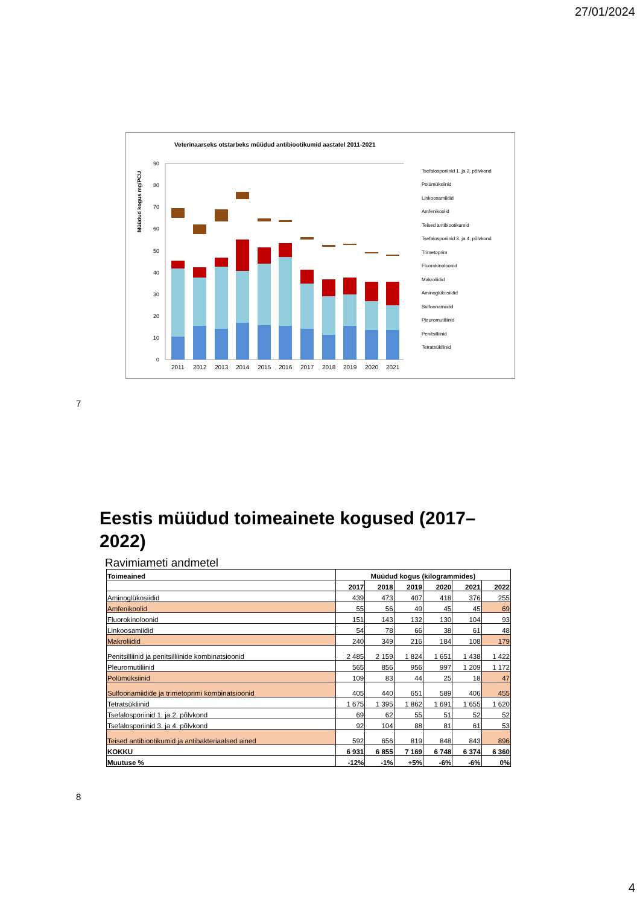27/01/2024
Veterinaarseks otstarbeks müüdud antibiootikumid aastatel 2011-2021
Müüdud kogus mg/PCU
90
80
70
60
50
40
30
20
10
0
2011
2012
2013
2014
2015
2016
2017
2018
2019
2020
2021
Tsefalosporiinid 1. ja 2. põlvkond
Polümüksiinid
Linkoosamiidid
Amfenikoolid
Teised antibiootikumid
Tsefalosporiinid 3. ja 4. põlvkond
Trimetoprim
Fluorokinoloonid
Makroliidid
Aminoglükosiidid
Sulfoonamiidid
Pleuromutiliinid
Penitsilliinid
Tetratsükliinid
7
Eestis müüdud toimeainete kogused (2017–2022)
Ravimiameti andmetel
| Toimeained | Müüdud kogus (kilogrammides) | | | | | |
| --- | --- | --- | --- | --- | --- | --- |
| | 2017 | 2018 | 2019 | 2020 | 2021 | 2022 |
| Aminoglükosiidid | 439 | 473 | 407 | 418 | 376 | 255 |
| Amfenikoolid | 55 | 56 | 49 | 45 | 45 | 69 |
| Fluorokinoloonid | 151 | 143 | 132 | 130 | 104 | 93 |
| Linkoosamiidid | 54 | 78 | 66 | 38 | 61 | 48 |
| Makroliidid | 240 | 349 | 216 | 184 | 108 | 179 |
| Penitsilliinid ja penitsilliinide kombinatsioonid | 2 485 | 2 159 | 1 824 | 1 651 | 1 438 | 1 422 |
| Pleuromutiliinid | 565 | 856 | 956 | 997 | 1 209 | 1 172 |
| Polümüksiinid | 109 | 83 | 44 | 25 | 18 | 47 |
| Sulfoonamiidide ja trimetoprimi kombinatsioonid | 405 | 440 | 651 | 589 | 406 | 455 |
| Tetratsükliinid | 1 675 | 1 395 | 1 862 | 1 691 | 1 655 | 1 620 |
| Tsefalosporiinid 1. ja 2. põlvkond | 69 | 62 | 55 | 51 | 52 | 52 |
| Tsefalosporiinid 3. ja 4. põlvkond | 92 | 104 | 88 | 81 | 61 | 53 |
| Teised antibiootikumid ja antibakteriaalsed ained | 592 | 656 | 819 | 848 | 843 | 896 |
| KOKKU | 6 931 | 6 855 | 7 169 | 6 748 | 6 374 | 6 360 |
| Muutuse % | -12% | -1% | +5% | -6% | -6% | 0% |
8
4